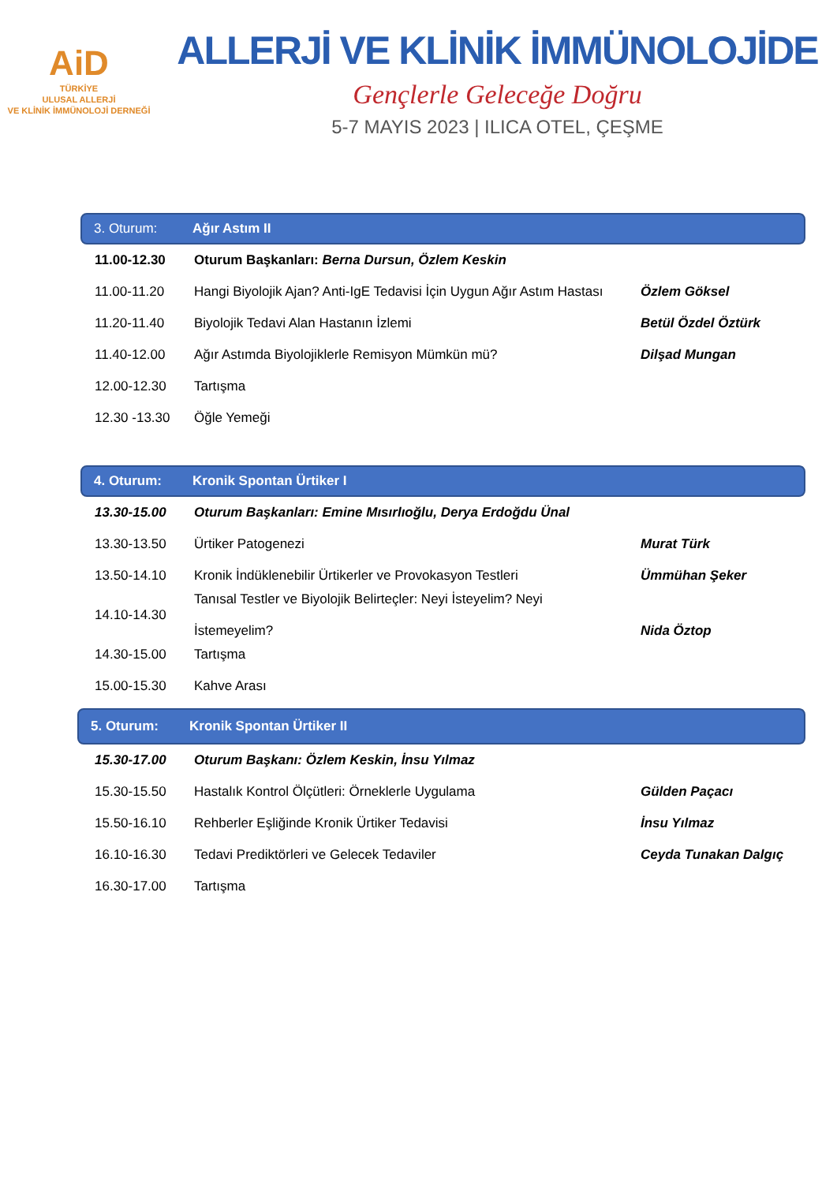AiD
TÜRKİYE
ULUSAL ALLERJİ
VE KLİNİK İMMÜNOLOJİ DERNEĞİ
ALLERJİ VE KLİNİK İMMÜNOLOJİDE
Gençlerle Geleceğe Doğru
5-7 MAYIS 2023 | ILICA OTEL, ÇEŞME
3. Oturum: Ağır Astım II
| 11.00-12.30 | Oturum Başkanları: Berna Dursun, Özlem Keskin | |
| 11.00-11.20 | Hangi Biyolojik Ajan? Anti-IgE Tedavisi İçin Uygun Ağır Astım Hastası | Özlem Göksel |
| 11.20-11.40 | Biyolojik Tedavi Alan Hastanın İzlemi | Betül Özdel Öztürk |
| 11.40-12.00 | Ağır Astımda Biyolojiklerle Remisyon Mümkün mü? | Dilşad Mungan |
| 12.00-12.30 | Tartışma | |
| 12.30 -13.30 | Öğle Yemeği | |
4. Oturum: Kronik Spontan Ürtiker I
| 13.30-15.00 | Oturum Başkanları: Emine Mısırlıoğlu, Derya Erdoğdu Ünal | |
| 13.30-13.50 | Ürtiker Patogenezi | Murat Türk |
| 13.50-14.10 | Kronik İndüklenebilir Ürtikerler ve Provokasyon Testleri | Ümmühan Şeker |
| 14.10-14.30 | Tanısal Testler ve Biyolojik Belirteçler: Neyi İsteyelim? Neyi İstemeyelim? | Nida Öztop |
| 14.30-15.00 | Tartışma | |
| 15.00-15.30 | Kahve Arası | |
5. Oturum: Kronik Spontan Ürtiker II
| 15.30-17.00 | Oturum Başkanı: Özlem Keskin, İnsu Yılmaz | |
| 15.30-15.50 | Hastalık Kontrol Ölçütleri: Örneklerle Uygulama | Gülden Paçacı |
| 15.50-16.10 | Rehberler Eşliğinde Kronik Ürtiker Tedavisi | İnsu Yılmaz |
| 16.10-16.30 | Tedavi Prediktörleri ve Gelecek Tedaviler | Ceyda Tunakan Dalgıç |
| 16.30-17.00 | Tartışma | |